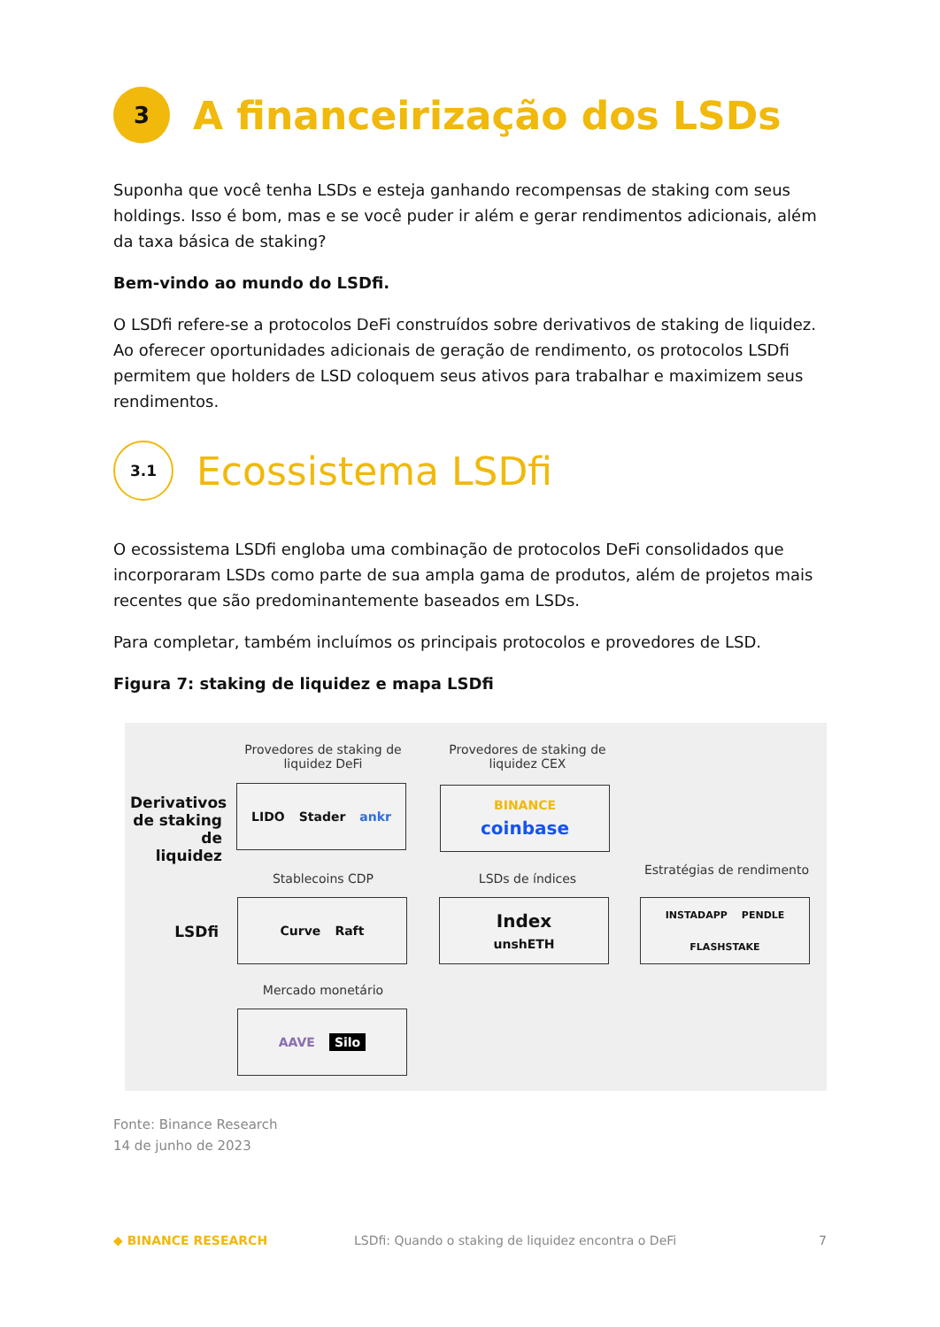3
A financeirização dos LSDs
Suponha que você tenha LSDs e esteja ganhando recompensas de staking com seus holdings. Isso é bom, mas e se você puder ir além e gerar rendimentos adicionais, além da taxa básica de staking?
Bem-vindo ao mundo do LSDfi.
O LSDfi refere-se a protocolos DeFi construídos sobre derivativos de staking de liquidez. Ao oferecer oportunidades adicionais de geração de rendimento, os protocolos LSDfi permitem que holders de LSD coloquem seus ativos para trabalhar e maximizem seus rendimentos.
3.1
Ecossistema LSDfi
O ecossistema LSDfi engloba uma combinação de protocolos DeFi consolidados que incorporaram LSDs como parte de sua ampla gama de produtos, além de projetos mais recentes que são predominantemente baseados em LSDs.
Para completar, também incluímos os principais protocolos e provedores de LSD.
Figura 7: staking de liquidez e mapa LSDfi
Derivativos de staking de liquidez
LSDfi
Provedores de staking de liquidez DeFi
Provedores de staking de liquidez CEX
LIDO Stader ankr BINANCE
coinbase
Stablecoins CDP LSDs de índices
Estratégias de rendimento
Curve Raft Index
unshETH
INSTADAPP PENDLE FLASHSTAKE
Mercado monetário
AAVE Silo
Fonte: Binance Research
14 de junho de 2023
◆ BINANCE RESEARCH LSDfi: Quando o staking de liquidez encontra o DeFi 7